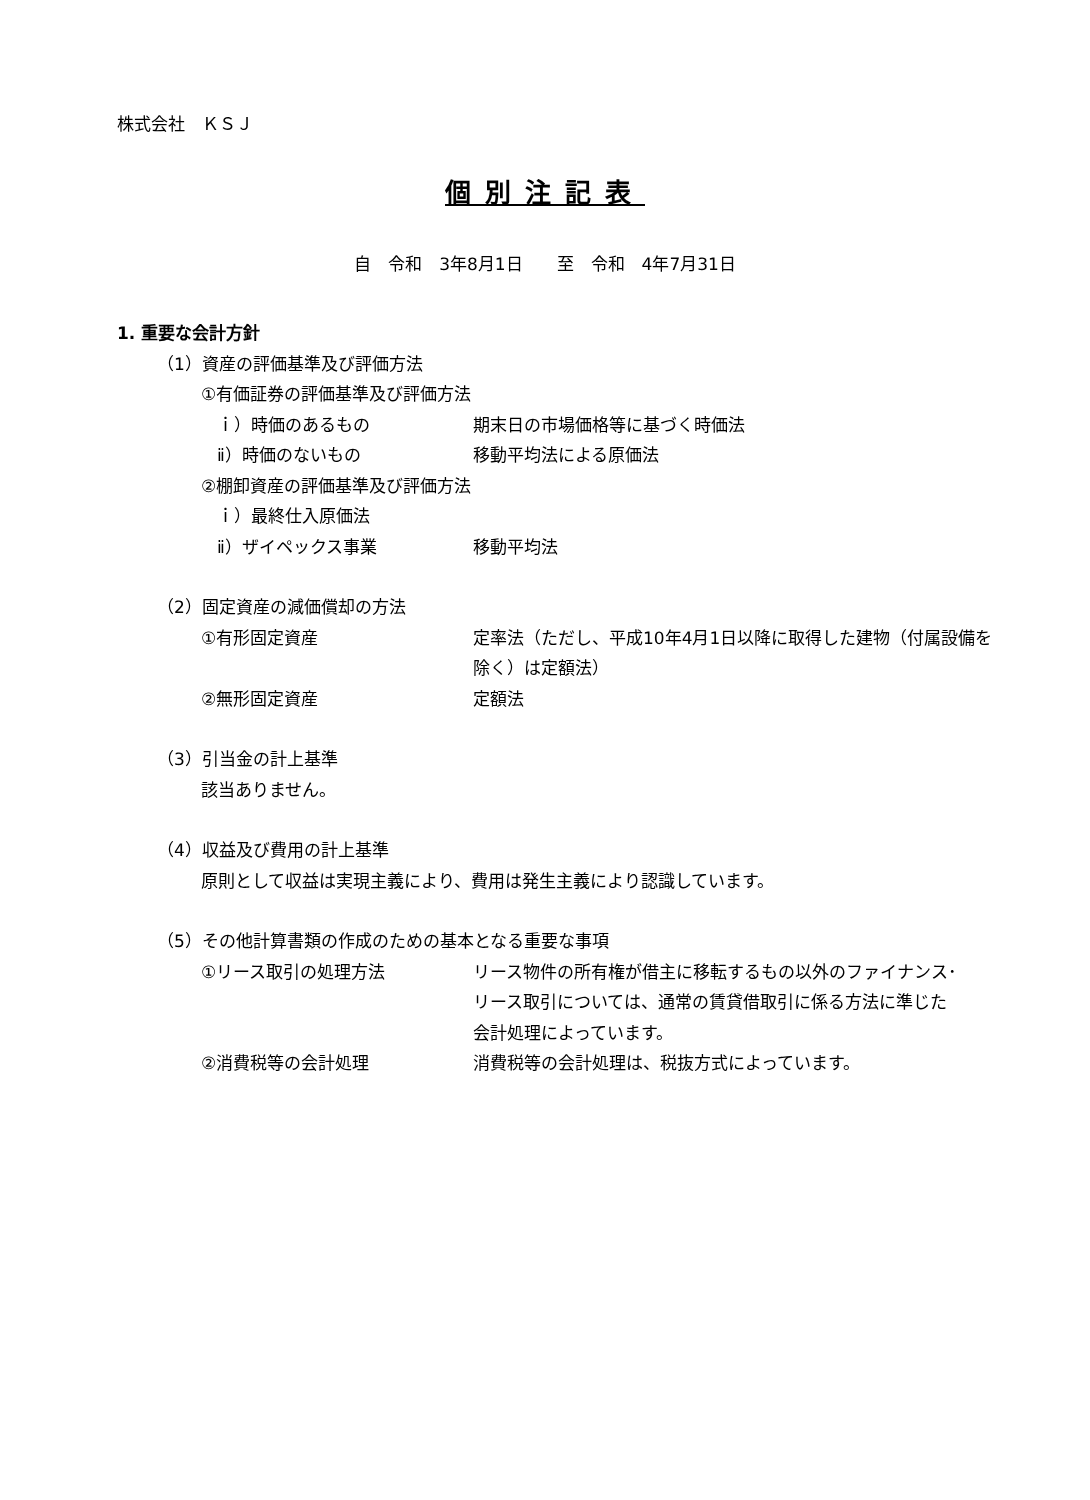株式会社　ＫＳＪ
個別注記表
自　令和　3年8月1日　　至　令和　4年7月31日
1. 重要な会計方針
（1）資産の評価基準及び評価方法
①有価証券の評価基準及び評価方法
ｉ）時価のあるもの 期末日の市場価格等に基づく時価法
ⅱ）時価のないもの 移動平均法による原価法
②棚卸資産の評価基準及び評価方法
ｉ）最終仕入原価法
ⅱ）ザイペックス事業 移動平均法
（2）固定資産の減価償却の方法
①有形固定資産 定率法（ただし、平成10年4月1日以降に取得した建物（付属設備を除く）は定額法）
②無形固定資産 定額法
（3）引当金の計上基準
該当ありません。
（4）収益及び費用の計上基準
原則として収益は実現主義により、費用は発生主義により認識しています。
（5）その他計算書類の作成のための基本となる重要な事項
①リース取引の処理方法 リース物件の所有権が借主に移転するもの以外のファイナンス･リース取引については、通常の賃貸借取引に係る方法に準じた会計処理によっています。
②消費税等の会計処理 消費税等の会計処理は、税抜方式によっています。